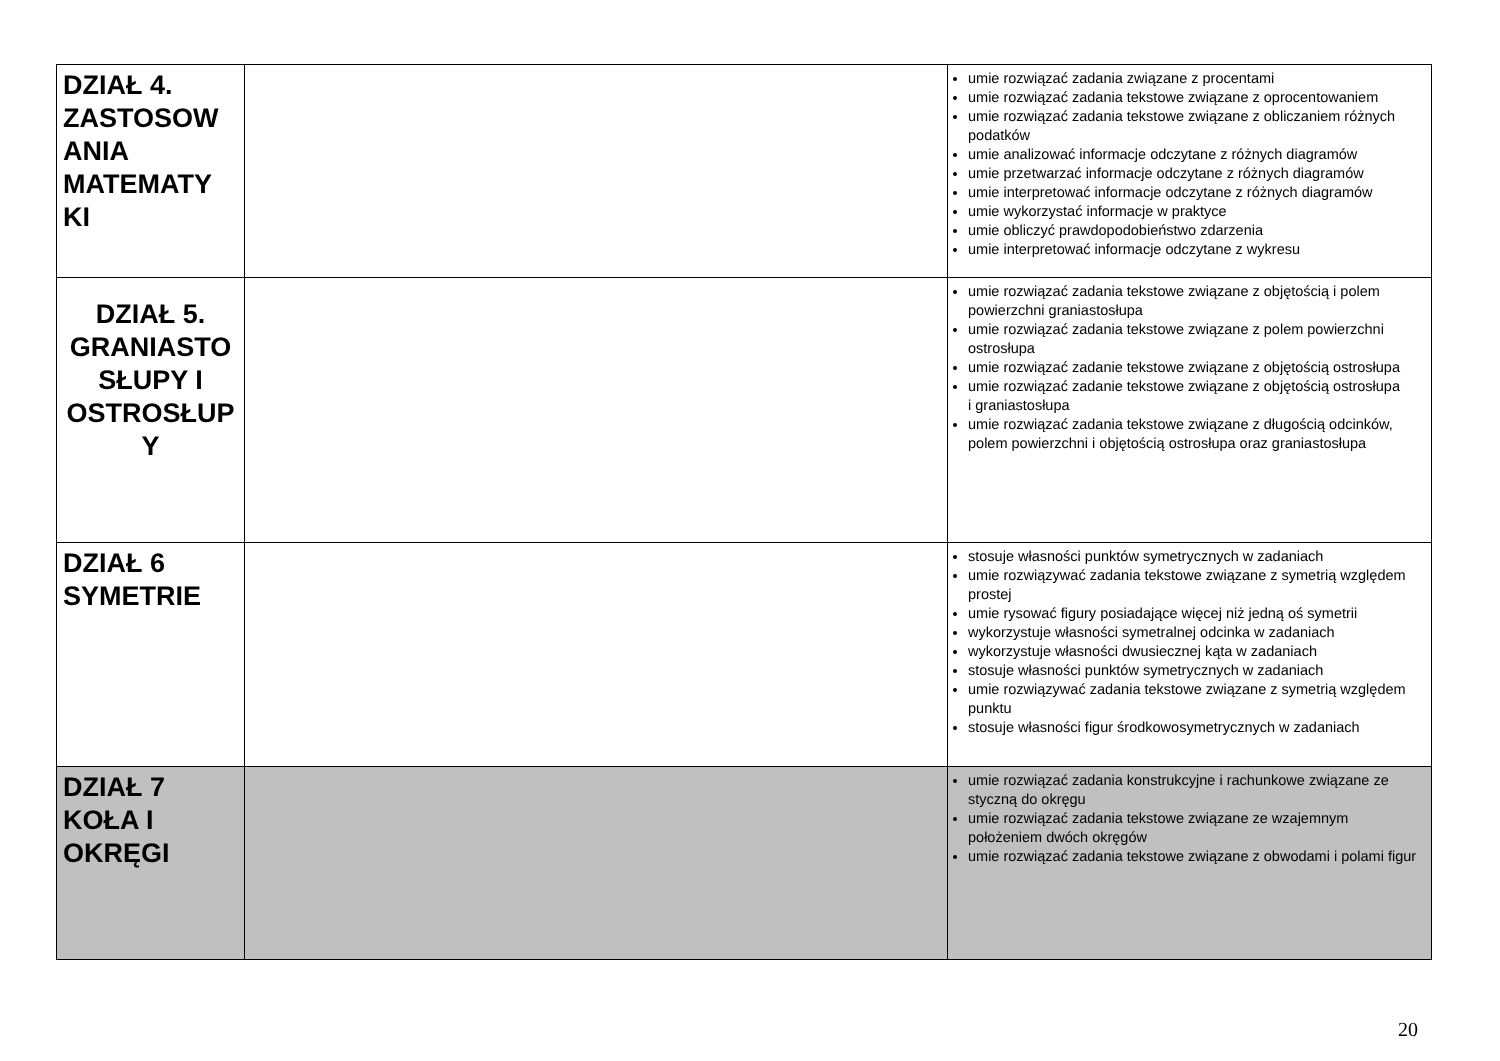| DZIAŁ 4. ZASTOSOW ANIA MATEMATY KI | | umie rozwiązać zadania związane z procentami umie rozwiązać zadania tekstowe związane z oprocentowaniem umie rozwiązać zadania tekstowe związane z obliczaniem różnych podatków umie analizować informacje odczytane z różnych diagramów umie przetwarzać informacje odczytane z różnych diagramów umie interpretować informacje odczytane z różnych diagramów umie wykorzystać informacje w praktyce umie obliczyć prawdopodobieństwo zdarzenia umie interpretować informacje odczytane z wykresu |
| DZIAŁ 5. GRANIASTO SŁUPY I OSTROSŁUP Y | | umie rozwiązać zadania tekstowe związane z objętością i polem powierzchni graniastosłupa umie rozwiązać zadania tekstowe związane z polem powierzchni ostrosłupa umie rozwiązać zadanie tekstowe związane z objętością ostrosłupa umie rozwiązać zadanie tekstowe związane z objętością ostrosłupa i graniastosłupa umie rozwiązać zadania tekstowe związane z długością odcinków, polem powierzchni i objętością ostrosłupa oraz graniastosłupa |
| DZIAŁ 6 SYMETRIE | | stosuje własności punktów symetrycznych w zadaniach umie rozwiązywać zadania tekstowe związane z symetrią względem prostej umie rysować figury posiadające więcej niż jedną oś symetrii wykorzystuje własności symetralnej odcinka w zadaniach wykorzystuje własności dwusiecznej kąta w zadaniach stosuje własności punktów symetrycznych w zadaniach umie rozwiązywać zadania tekstowe związane z symetrią względem punktu stosuje własności figur środkowosymetrycznych w zadaniach |
| DZIAŁ 7 KOŁA I OKRĘGI | | umie rozwiązać zadania konstrukcyjne i rachunkowe związane ze styczną do okręgu umie rozwiązać zadania tekstowe związane ze wzajemnym położeniem dwóch okręgów umie rozwiązać zadania tekstowe związane z obwodami i polami figur |
20